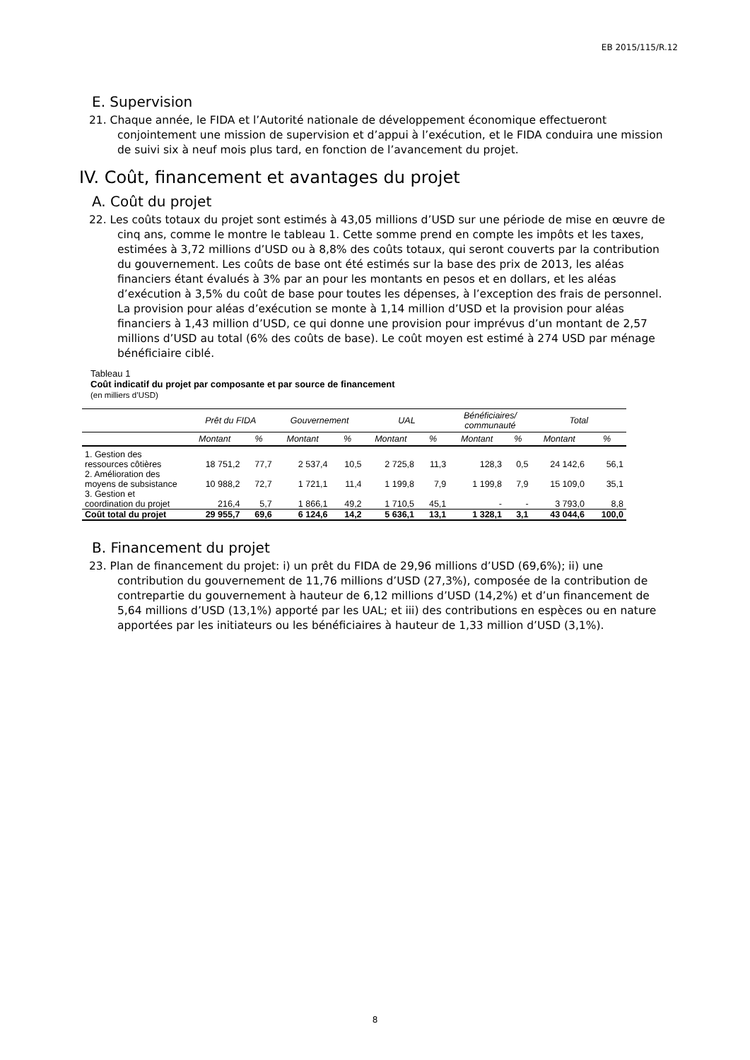EB 2015/115/R.12
E. Supervision
21. Chaque année, le FIDA et l’Autorité nationale de développement économique effectueront conjointement une mission de supervision et d’appui à l’exécution, et le FIDA conduira une mission de suivi six à neuf mois plus tard, en fonction de l’avancement du projet.
IV. Coût, financement et avantages du projet
A. Coût du projet
22. Les coûts totaux du projet sont estimés à 43,05 millions d’USD sur une période de mise en œuvre de cinq ans, comme le montre le tableau 1. Cette somme prend en compte les impôts et les taxes, estimées à 3,72 millions d’USD ou à 8,8% des coûts totaux, qui seront couverts par la contribution du gouvernement. Les coûts de base ont été estimés sur la base des prix de 2013, les aléas financiers étant évalués à 3% par an pour les montants en pesos et en dollars, et les aléas d’exécution à 3,5% du coût de base pour toutes les dépenses, à l’exception des frais de personnel. La provision pour aléas d’exécution se monte à 1,14 million d’USD et la provision pour aléas financiers à 1,43 million d’USD, ce qui donne une provision pour imprévus d’un montant de 2,57 millions d’USD au total (6% des coûts de base). Le coût moyen est estimé à 274 USD par ménage bénéficiaire ciblé.
Tableau 1
Coût indicatif du projet par composante et par source de financement
(en milliers d’USD)
| | Prêt du FIDA | | Gouvernement | | UAL | | Bénéficiaires/ communauté | | Total | |
| --- | --- | --- | --- | --- | --- | --- | --- | --- | --- | --- |
| | Montant | % | Montant | % | Montant | % | Montant | % | Montant | % |
| 1. Gestion des ressources côtières | 18 751,2 | 77,7 | 2 537,4 | 10,5 | 2 725,8 | 11,3 | 128,3 | 0,5 | 24 142,6 | 56,1 |
| 2. Amélioration des moyens de subsistance | 10 988,2 | 72,7 | 1 721,1 | 11,4 | 1 199,8 | 7,9 | 1 199,8 | 7,9 | 15 109,0 | 35,1 |
| 3. Gestion et coordination du projet | 216,4 | 5,7 | 1 866,1 | 49,2 | 1 710,5 | 45,1 | - | - | 3 793,0 | 8,8 |
| Coût total du projet | 29 955,7 | 69,6 | 6 124,6 | 14,2 | 5 636,1 | 13,1 | 1 328,1 | 3,1 | 43 044,6 | 100,0 |
B. Financement du projet
23. Plan de financement du projet: i) un prêt du FIDA de 29,96 millions d’USD (69,6%); ii) une contribution du gouvernement de 11,76 millions d’USD (27,3%), composée de la contribution de contrepartie du gouvernement à hauteur de 6,12 millions d’USD (14,2%) et d’un financement de 5,64 millions d’USD (13,1%) apporté par les UAL; et iii) des contributions en espèces ou en nature apportées par les initiateurs ou les bénéficiaires à hauteur de 1,33 million d’USD (3,1%).
8